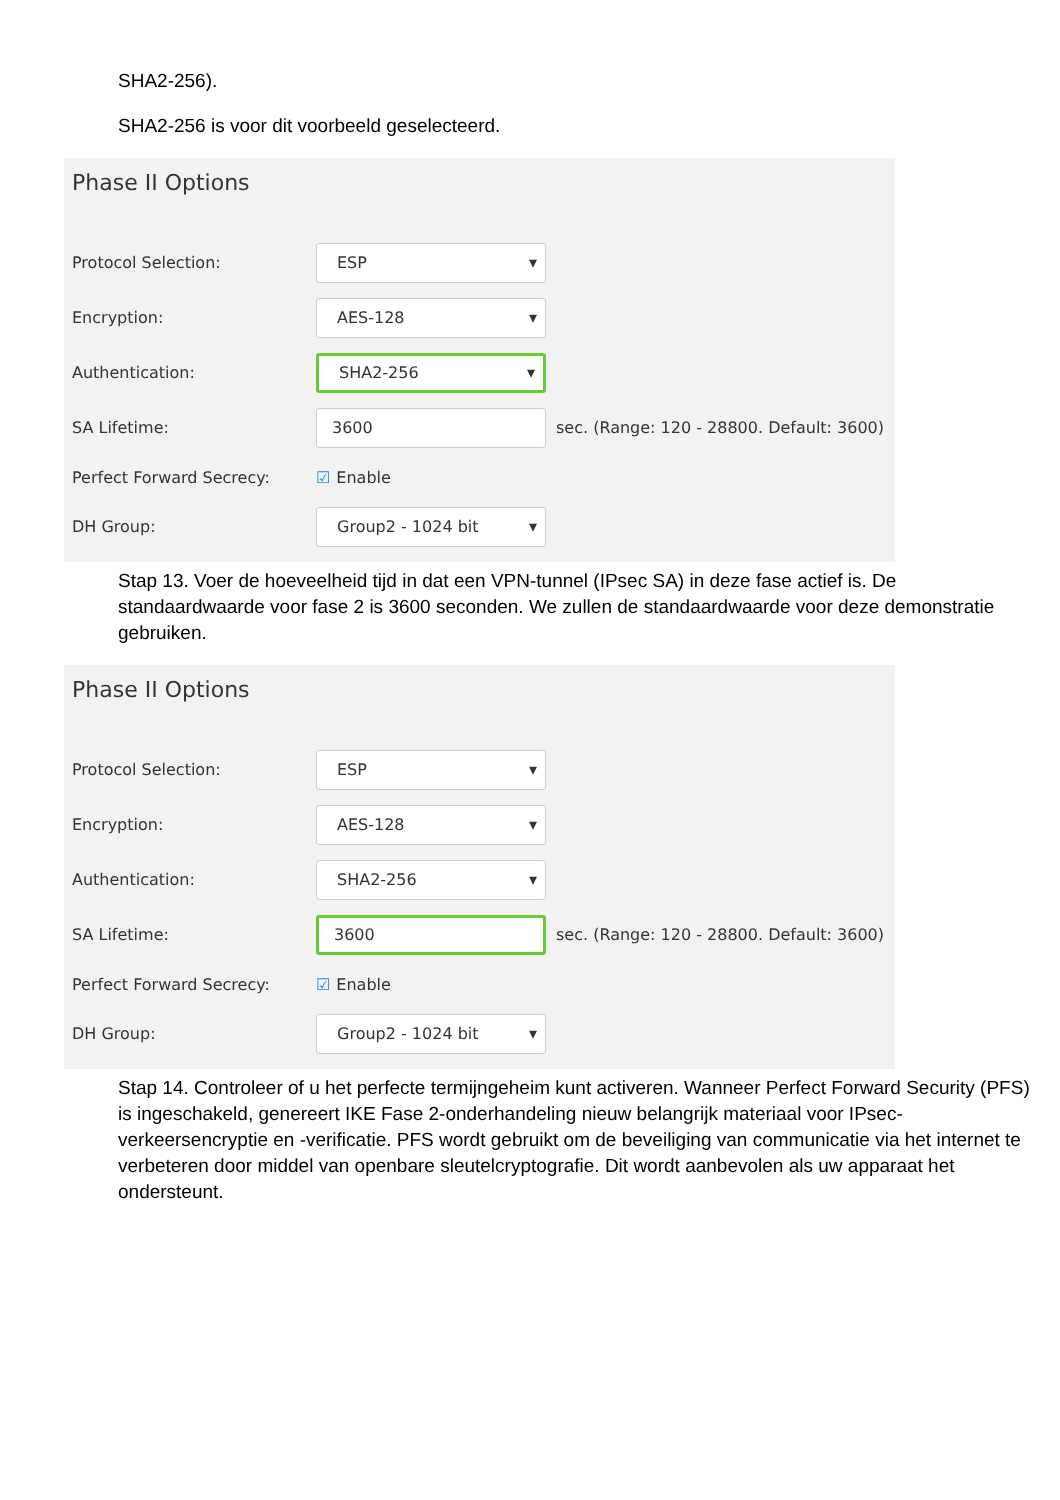SHA2-256).
SHA2-256 is voor dit voorbeeld geselecteerd.
Phase II Options
Protocol Selection:
ESP ▾
Encryption:
AES-128 ▾
Authentication:
SHA2-256 ▾
SA Lifetime:
3600
sec. (Range: 120 - 28800. Default: 3600)
Perfect Forward Secrecy: ☑ Enable
DH Group:
Group2 - 1024 bit ▾
Stap 13. Voer de hoeveelheid tijd in dat een VPN-tunnel (IPsec SA) in deze fase actief is. De standaardwaarde voor fase 2 is 3600 seconden. We zullen de standaardwaarde voor deze demonstratie gebruiken.
Phase II Options
Protocol Selection:
ESP ▾
Encryption:
AES-128 ▾
Authentication:
SHA2-256 ▾
SA Lifetime:
3600
sec. (Range: 120 - 28800. Default: 3600)
Perfect Forward Secrecy: ☑ Enable
DH Group:
Group2 - 1024 bit ▾
Stap 14. Controleer of u het perfecte termijngeheim kunt activeren. Wanneer Perfect Forward Security (PFS) is ingeschakeld, genereert IKE Fase 2-onderhandeling nieuw belangrijk materiaal voor IPsec-verkeersencryptie en -verificatie. PFS wordt gebruikt om de beveiliging van communicatie via het internet te verbeteren door middel van openbare sleutelcryptografie. Dit wordt aanbevolen als uw apparaat het ondersteunt.